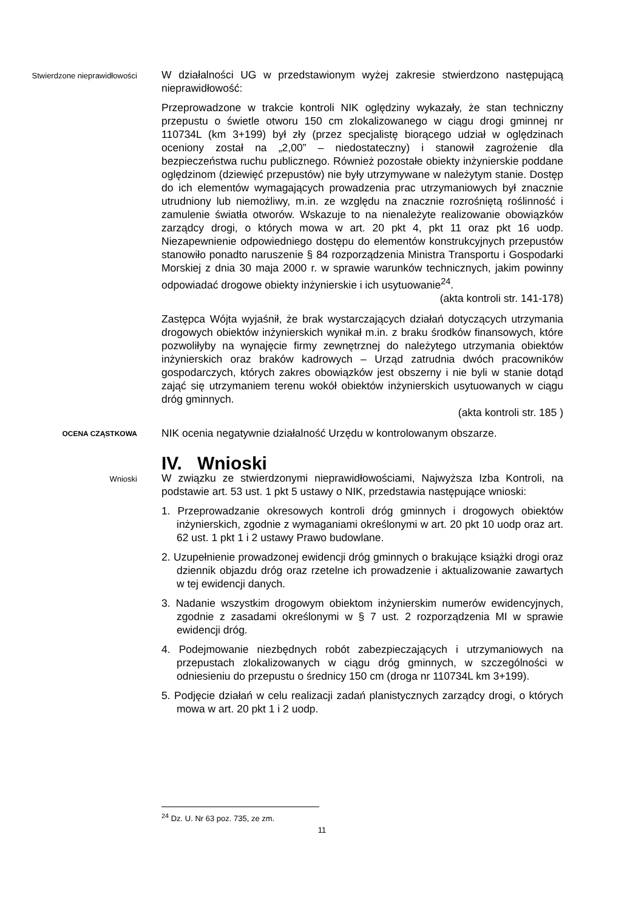Stwierdzone nieprawidłowości
W działalności UG w przedstawionym wyżej zakresie stwierdzono następującą nieprawidłowość:
Przeprowadzone w trakcie kontroli NIK oględziny wykazały, że stan techniczny przepustu o świetle otworu 150 cm zlokalizowanego w ciągu drogi gminnej nr 110734L (km 3+199) był zły (przez specjalistę biorącego udział w oględzinach oceniony został na „2,00” – niedostateczny) i stanowił zagrożenie dla bezpieczeństwa ruchu publicznego. Również pozostałe obiekty inżynierskie poddane oględzinom (dziewięć przepustów) nie były utrzymywane w należytym stanie. Dostęp do ich elementów wymagających prowadzenia prac utrzymaniowych był znacznie utrudniony lub niemożliwy, m.in. ze względu na znacznie rozrośniętą roślinność i zamulenie światła otworów. Wskazuje to na nienależyte realizowanie obowiązków zarządcy drogi, o których mowa w art. 20 pkt 4, pkt 11 oraz pkt 16 uodp. Niezapewnienie odpowiedniego dostępu do elementów konstrukcyjnych przepustów stanowiło ponadto naruszenie § 84 rozporządzenia Ministra Transportu i Gospodarki Morskiej z dnia 30 maja 2000 r. w sprawie warunków technicznych, jakim powinny odpowiadać drogowe obiekty inżynierskie i ich usytuowanie<sup>24</sup>.
(akta kontroli str. 141-178)
Zastępca Wójta wyjaśnił, że brak wystarczających działań dotyczących utrzymania drogowych obiektów inżynierskich wynikał m.in. z braku środków finansowych, które pozwoliłyby na wynajęcie firmy zewnętrznej do należytego utrzymania obiektów inżynierskich oraz braków kadrowych – Urząd zatrudnia dwóch pracowników gospodarczych, których zakres obowiązków jest obszerny i nie byli w stanie dotąd zająć się utrzymaniem terenu wokół obiektów inżynierskich usytuowanych w ciągu dróg gminnych.
(akta kontroli str. 185 )
OCENA CZĄSTKOWA
NIK ocenia negatywnie działalność Urzędu w kontrolowanym obszarze.
IV. Wnioski
Wnioski
W związku ze stwierdzonymi nieprawidłowościami, Najwyższa Izba Kontroli, na podstawie art. 53 ust. 1 pkt 5 ustawy o NIK, przedstawia następujące wnioski:
1. Przeprowadzanie okresowych kontroli dróg gminnych i drogowych obiektów inżynierskich, zgodnie z wymaganiami określonymi w art. 20 pkt 10 uodp oraz art. 62 ust. 1 pkt 1 i 2 ustawy Prawo budowlane.
2. Uzupełnienie prowadzonej ewidencji dróg gminnych o brakujące książki drogi oraz dziennik objazdu dróg oraz rzetelne ich prowadzenie i aktualizowanie zawartych w tej ewidencji danych.
3. Nadanie wszystkim drogowym obiektom inżynierskim numerów ewidencyjnych, zgodnie z zasadami określonymi w § 7 ust. 2 rozporządzenia MI w sprawie ewidencji dróg.
4. Podejmowanie niezbędnych robót zabezpieczających i utrzymaniowych na przepustach zlokalizowanych w ciągu dróg gminnych, w szczególności w odniesieniu do przepustu o średnicy 150 cm (droga nr 110734L km 3+199).
5. Podjęcie działań w celu realizacji zadań planistycznych zarządcy drogi, o których mowa w art. 20 pkt 1 i 2 uodp.
<sup>24</sup> Dz. U. Nr 63 poz. 735, ze zm.
11